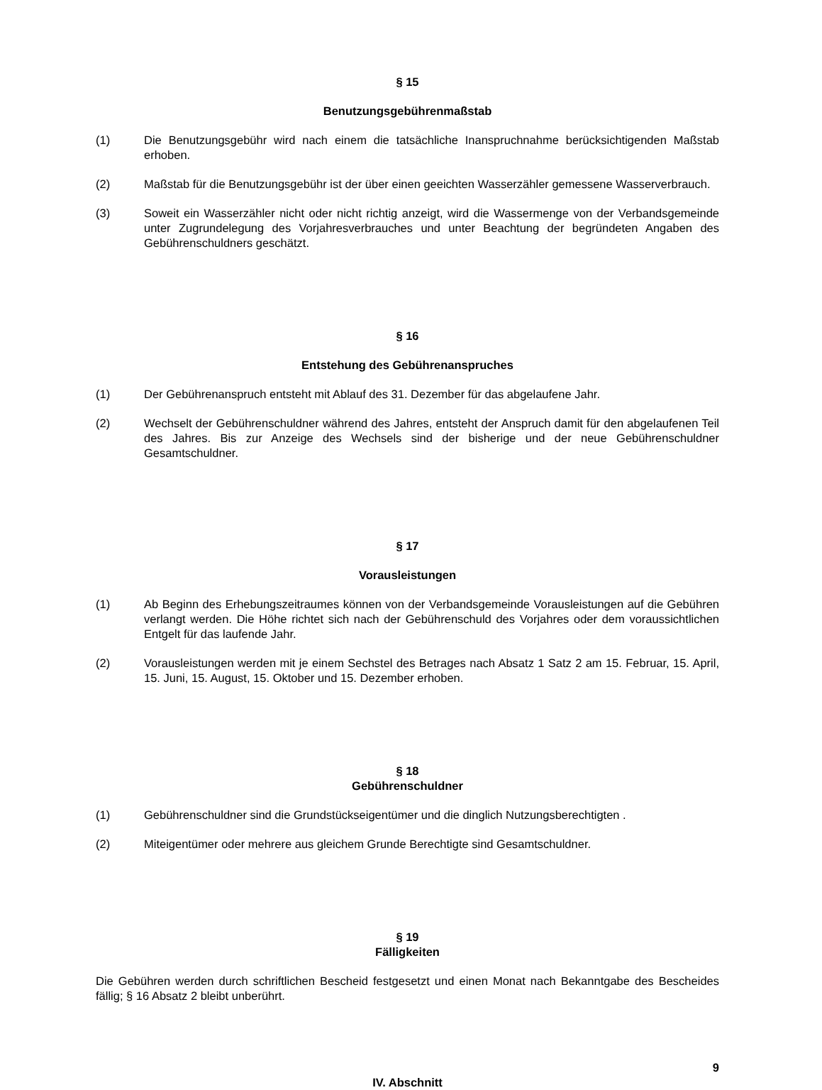§ 15
Benutzungsgebührenmaßstab
(1) Die Benutzungsgebühr wird nach einem die tatsächliche Inanspruchnahme berücksichtigenden Maßstab erhoben.
(2) Maßstab für die Benutzungsgebühr ist der über einen geeichten Wasserzähler gemessene Wasserverbrauch.
(3) Soweit ein Wasserzähler nicht oder nicht richtig anzeigt, wird die Wassermenge von der Verbandsgemeinde unter Zugrundelegung des Vorjahresverbrauches und unter Beachtung der begründeten Angaben des Gebührenschuldners geschätzt.
§ 16
Entstehung des Gebührenanspruches
(1) Der Gebührenanspruch entsteht mit Ablauf des 31. Dezember für das abgelaufene Jahr.
(2) Wechselt der Gebührenschuldner während des Jahres, entsteht der Anspruch damit für den abgelaufenen Teil des Jahres. Bis zur Anzeige des Wechsels sind der bisherige und der neue Gebührenschuldner Gesamtschuldner.
§ 17
Vorausleistungen
(1) Ab Beginn des Erhebungszeitraumes können von der Verbandsgemeinde Vorausleistungen auf die Gebühren verlangt werden. Die Höhe richtet sich nach der Gebührenschuld des Vorjahres oder dem voraussichtlichen Entgelt für das laufende Jahr.
(2) Vorausleistungen werden mit je einem Sechstel des Betrages nach Absatz 1 Satz 2 am 15. Februar, 15. April, 15. Juni, 15. August, 15. Oktober und 15. Dezember erhoben.
§ 18
Gebührenschuldner
(1) Gebührenschuldner sind die Grundstückseigentümer und die dinglich Nutzungsberechtigten .
(2) Miteigentümer oder mehrere aus gleichem Grunde Berechtigte sind Gesamtschuldner.
§ 19
Fälligkeiten
Die Gebühren werden durch schriftlichen Bescheid festgesetzt und einen Monat nach Bekanntgabe des Bescheides fällig; § 16 Absatz 2 bleibt unberührt.
9
IV. Abschnitt